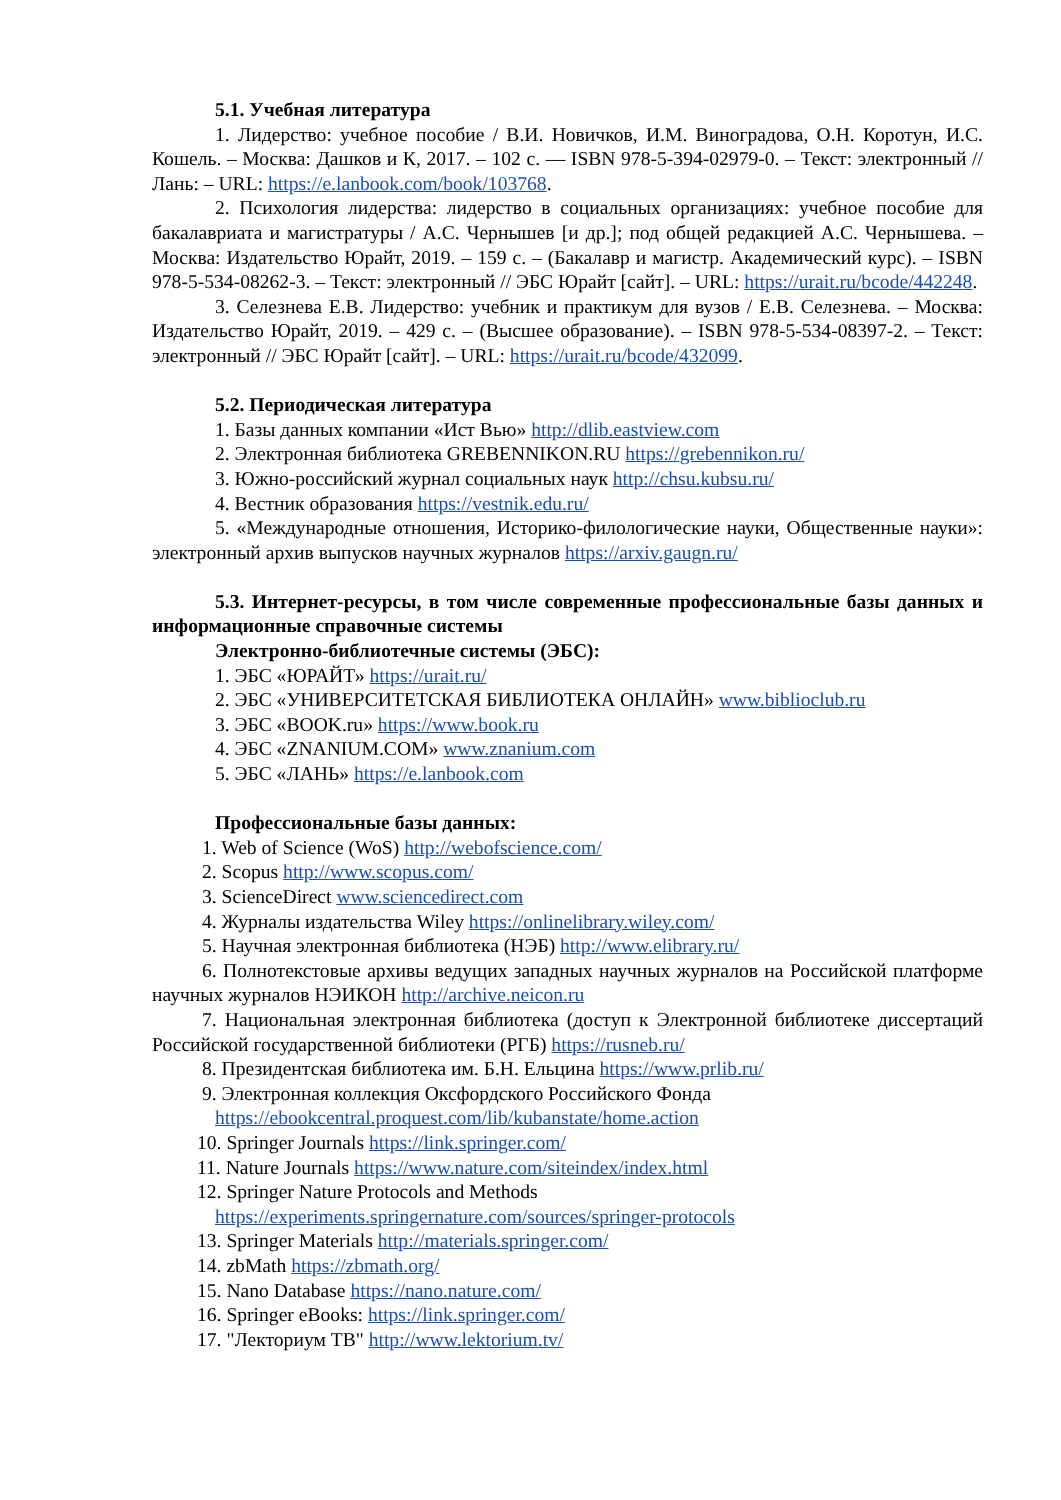5.1. Учебная литература
1. Лидерство: учебное пособие / В.И. Новичков, И.М. Виноградова, О.Н. Коротун, И.С. Кошель. – Москва: Дашков и К, 2017. – 102 с. — ISBN 978-5-394-02979-0. – Текст: электронный // Лань: – URL: https://e.lanbook.com/book/103768.
2. Психология лидерства: лидерство в социальных организациях: учебное пособие для бакалавриата и магистратуры / А.С. Чернышев [и др.]; под общей редакцией А.С. Чернышева. – Москва: Издательство Юрайт, 2019. – 159 с. – (Бакалавр и магистр. Академический курс). – ISBN 978-5-534-08262-3. – Текст: электронный // ЭБС Юрайт [сайт]. – URL: https://urait.ru/bcode/442248.
3. Селезнева Е.В. Лидерство: учебник и практикум для вузов / Е.В. Селезнева. – Москва: Издательство Юрайт, 2019. – 429 с. – (Высшее образование). – ISBN 978-5-534-08397-2. – Текст: электронный // ЭБС Юрайт [сайт]. – URL: https://urait.ru/bcode/432099.
5.2. Периодическая литература
1. Базы данных компании «Ист Вью» http://dlib.eastview.com
2. Электронная библиотека GREBENNIKON.RU https://grebennikon.ru/
3. Южно-российский журнал социальных наук http://chsu.kubsu.ru/
4. Вестник образования https://vestnik.edu.ru/
5. «Международные отношения, Историко-филологические науки, Общественные науки»: электронный архив выпусков научных журналов https://arxiv.gaugn.ru/
5.3. Интернет-ресурсы, в том числе современные профессиональные базы данных и информационные справочные системы
Электронно-библиотечные системы (ЭБС):
1. ЭБС «ЮРАЙТ» https://urait.ru/
2. ЭБС «УНИВЕРСИТЕТСКАЯ БИБЛИОТЕКА ОНЛАЙН» www.biblioclub.ru
3. ЭБС «BOOK.ru» https://www.book.ru
4. ЭБС «ZNANIUM.COM» www.znanium.com
5. ЭБС «ЛАНЬ» https://e.lanbook.com
Профессиональные базы данных:
1. Web of Science (WoS) http://webofscience.com/
2. Scopus http://www.scopus.com/
3. ScienceDirect www.sciencedirect.com
4. Журналы издательства Wiley https://onlinelibrary.wiley.com/
5. Научная электронная библиотека (НЭБ) http://www.elibrary.ru/
6. Полнотекстовые архивы ведущих западных научных журналов на Российской платформе научных журналов НЭИКОН http://archive.neicon.ru
7. Национальная электронная библиотека (доступ к Электронной библиотеке диссертаций Российской государственной библиотеки (РГБ) https://rusneb.ru/
8. Президентская библиотека им. Б.Н. Ельцина https://www.prlib.ru/
9. Электронная коллекция Оксфордского Российского Фонда
https://ebookcentral.proquest.com/lib/kubanstate/home.action
10. Springer Journals https://link.springer.com/
11. Nature Journals https://www.nature.com/siteindex/index.html
12. Springer Nature Protocols and Methods
https://experiments.springernature.com/sources/springer-protocols
13. Springer Materials http://materials.springer.com/
14. zbMath https://zbmath.org/
15. Nano Database https://nano.nature.com/
16. Springer eBooks: https://link.springer.com/
17. "Лекториум ТВ" http://www.lektorium.tv/